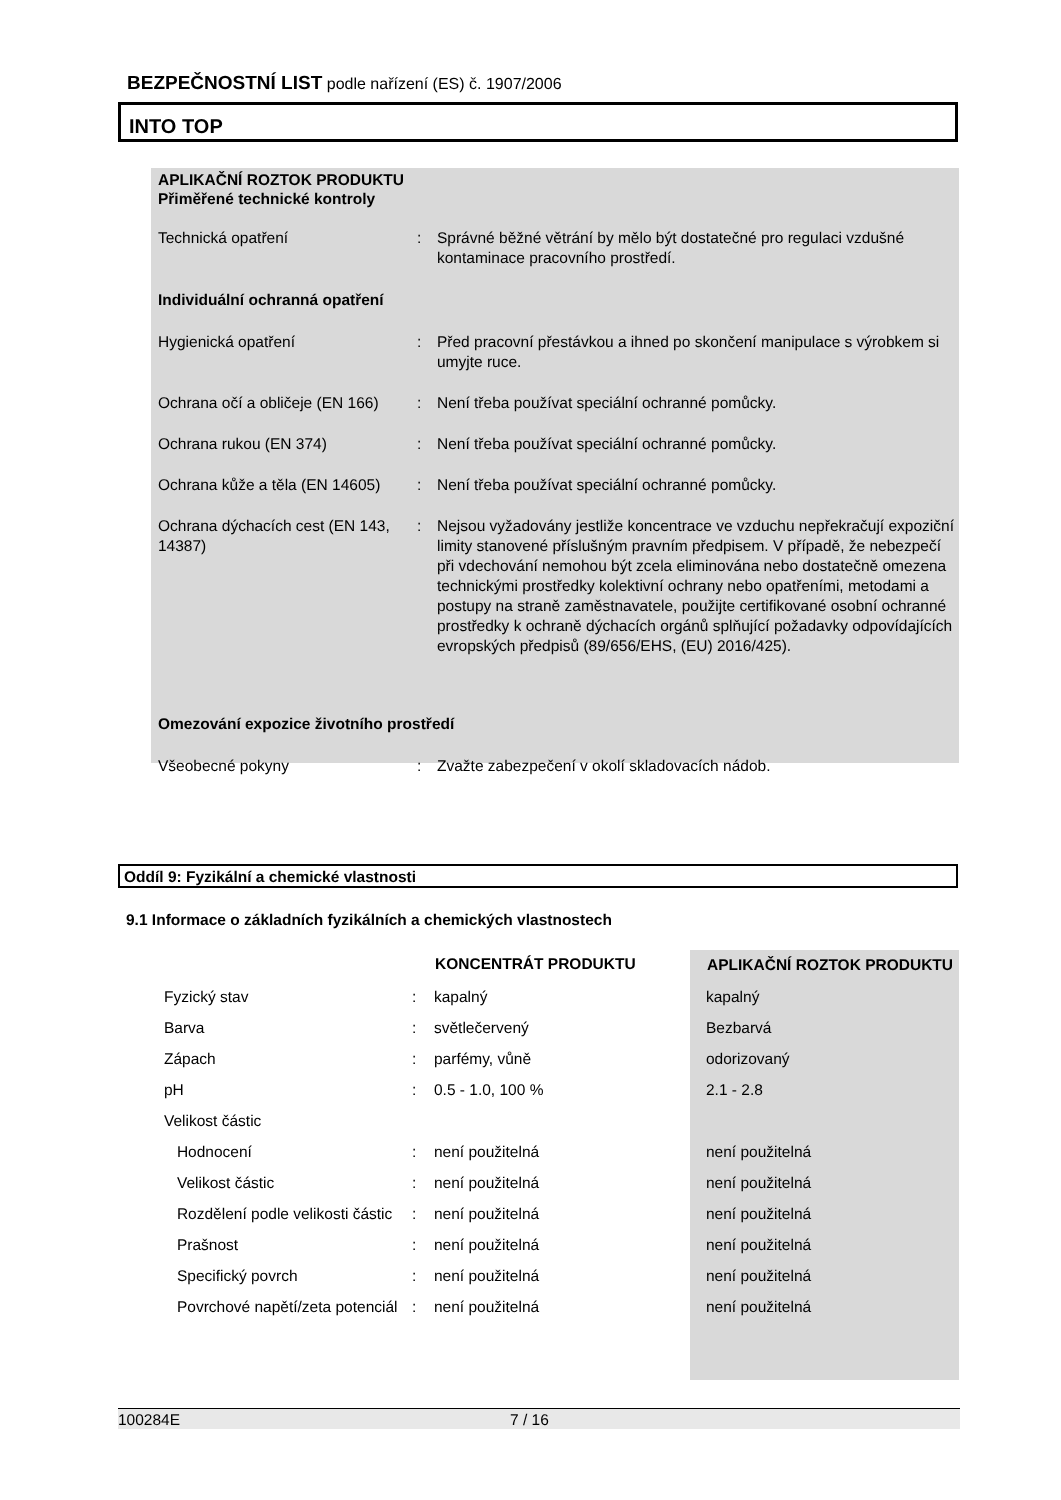BEZPEČNOSTNÍ LIST podle nařízení (ES) č. 1907/2006
INTO TOP
APLIKAČNÍ ROZTOK PRODUKTU
Přiměřené technické kontroly
| Technická opatření | : | Správné běžné větrání by mělo být dostatečné pro regulaci vzdušné kontaminace pracovního prostředí. |
| Individuální ochranná opatření | | |
| Hygienická opatření | : | Před pracovní přestávkou a ihned po skončení manipulace s výrobkem si umyjte ruce. |
| Ochrana očí a obličeje (EN 166) | : | Není třeba používat speciální ochranné pomůcky. |
| Ochrana rukou (EN 374) | : | Není třeba používat speciální ochranné pomůcky. |
| Ochrana kůže a těla (EN 14605) | : | Není třeba používat speciální ochranné pomůcky. |
| Ochrana dýchacích cest (EN 143, 14387) | : | Nejsou vyžadovány jestliže koncentrace ve vzduchu nepřekračují expoziční limity stanovené příslušným pravním předpisem. V případě, že nebezpečí při vdechování nemohou být zcela eliminována nebo dostatečně omezena technickými prostředky kolektivní ochrany nebo opatřeními, metodami a postupy na straně zaměstnavatele, použijte certifikované osobní ochranné prostředky k ochraně dýchacích orgánů splňující požadavky odpovídajících evropských předpisů (89/656/EHS, (EU) 2016/425). |
| Omezování expozice životního prostředí | | |
| Všeobecné pokyny | : | Zvažte zabezpečení v okolí skladovacích nádob. |
Oddíl 9: Fyzikální a chemické vlastnosti
9.1 Informace o základních fyzikálních a chemických vlastnostech
| | | KONCENTRÁT PRODUKTU | APLIKAČNÍ ROZTOK PRODUKTU |
| --- | --- | --- | --- |
| Fyzický stav | : | kapalný | kapalný |
| Barva | : | světlečervený | Bezbarvá |
| Zápach | : | parfémy, vůně | odorizovaný |
| pH | : | 0.5 - 1.0, 100 % | 2.1 - 2.8 |
| Velikost částic | | | |
| Hodnocení | : | není použitelná | není použitelná |
| Velikost částic | : | není použitelná | není použitelná |
| Rozdělení podle velikosti částic | : | není použitelná | není použitelná |
| Prašnost | : | není použitelná | není použitelná |
| Specifický povrch | : | není použitelná | není použitelná |
| Povrchové napětí/zeta potenciál | : | není použitelná | není použitelná |
100284E 7 / 16